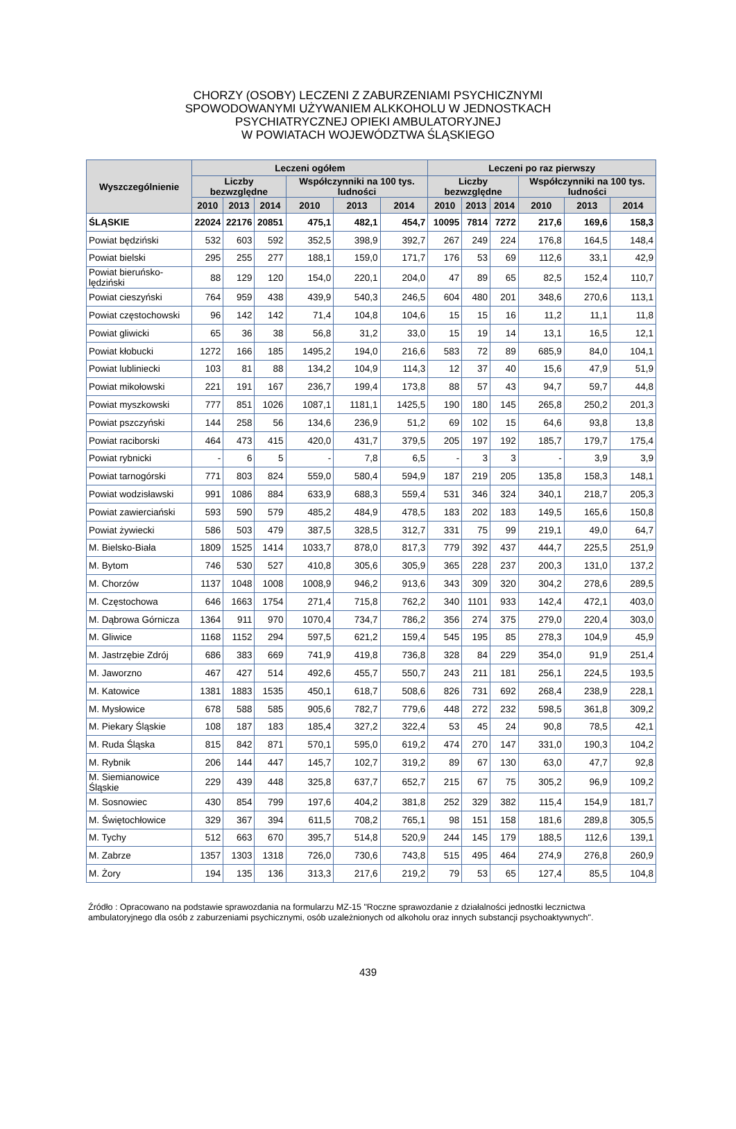CHORZY (OSOBY) LECZENI Z ZABURZENIAMI PSYCHICZNYMI
SPOWODOWANYMI UŻYWANIEM ALKKOHOLU W JEDNOSTKACH
PSYCHIATRYCZNEJ OPIEKI AMBULATORYJNEJ
W POWIATACH WOJEWÓDZTWA ŚLĄSKIEGO
| Wyszczególnienie | Leczeni ogółem | | | | | | Leczeni po raz pierwszy | | | | | |
| --- | --- | --- | --- | --- | --- | --- | --- | --- | --- | --- | --- | --- |
| | Liczby bezwzględne | | | Współczynniki na 100 tys. ludności | | | Liczby bezwzględne | | | Współczynniki na 100 tys. ludności | | |
| | 2010 | 2013 | 2014 | 2010 | 2013 | 2014 | 2010 | 2013 | 2014 | 2010 | 2013 | 2014 |
| ŚLĄSKIE | 22024 | 22176 | 20851 | 475,1 | 482,1 | 454,7 | 10095 | 7814 | 7272 | 217,6 | 169,6 | 158,3 |
| Powiat będziński | 532 | 603 | 592 | 352,5 | 398,9 | 392,7 | 267 | 249 | 224 | 176,8 | 164,5 | 148,4 |
| Powiat bielski | 295 | 255 | 277 | 188,1 | 159,0 | 171,7 | 176 | 53 | 69 | 112,6 | 33,1 | 42,9 |
| Powiat bieruńsko-lędziński | 88 | 129 | 120 | 154,0 | 220,1 | 204,0 | 47 | 89 | 65 | 82,5 | 152,4 | 110,7 |
| Powiat cieszyński | 764 | 959 | 438 | 439,9 | 540,3 | 246,5 | 604 | 480 | 201 | 348,6 | 270,6 | 113,1 |
| Powiat częstochowski | 96 | 142 | 142 | 71,4 | 104,8 | 104,6 | 15 | 15 | 16 | 11,2 | 11,1 | 11,8 |
| Powiat gliwicki | 65 | 36 | 38 | 56,8 | 31,2 | 33,0 | 15 | 19 | 14 | 13,1 | 16,5 | 12,1 |
| Powiat kłobucki | 1272 | 166 | 185 | 1495,2 | 194,0 | 216,6 | 583 | 72 | 89 | 685,9 | 84,0 | 104,1 |
| Powiat lubliniecki | 103 | 81 | 88 | 134,2 | 104,9 | 114,3 | 12 | 37 | 40 | 15,6 | 47,9 | 51,9 |
| Powiat mikołowski | 221 | 191 | 167 | 236,7 | 199,4 | 173,8 | 88 | 57 | 43 | 94,7 | 59,7 | 44,8 |
| Powiat myszkowski | 777 | 851 | 1026 | 1087,1 | 1181,1 | 1425,5 | 190 | 180 | 145 | 265,8 | 250,2 | 201,3 |
| Powiat pszczyński | 144 | 258 | 56 | 134,6 | 236,9 | 51,2 | 69 | 102 | 15 | 64,6 | 93,8 | 13,8 |
| Powiat raciborski | 464 | 473 | 415 | 420,0 | 431,7 | 379,5 | 205 | 197 | 192 | 185,7 | 179,7 | 175,4 |
| Powiat rybnicki | - | 6 | 5 | - | 7,8 | 6,5 | - | 3 | 3 | - | 3,9 | 3,9 |
| Powiat tarnogórski | 771 | 803 | 824 | 559,0 | 580,4 | 594,9 | 187 | 219 | 205 | 135,8 | 158,3 | 148,1 |
| Powiat wodzisławski | 991 | 1086 | 884 | 633,9 | 688,3 | 559,4 | 531 | 346 | 324 | 340,1 | 218,7 | 205,3 |
| Powiat zawierciański | 593 | 590 | 579 | 485,2 | 484,9 | 478,5 | 183 | 202 | 183 | 149,5 | 165,6 | 150,8 |
| Powiat żywiecki | 586 | 503 | 479 | 387,5 | 328,5 | 312,7 | 331 | 75 | 99 | 219,1 | 49,0 | 64,7 |
| M. Bielsko-Biała | 1809 | 1525 | 1414 | 1033,7 | 878,0 | 817,3 | 779 | 392 | 437 | 444,7 | 225,5 | 251,9 |
| M. Bytom | 746 | 530 | 527 | 410,8 | 305,6 | 305,9 | 365 | 228 | 237 | 200,3 | 131,0 | 137,2 |
| M. Chorzów | 1137 | 1048 | 1008 | 1008,9 | 946,2 | 913,6 | 343 | 309 | 320 | 304,2 | 278,6 | 289,5 |
| M. Częstochowa | 646 | 1663 | 1754 | 271,4 | 715,8 | 762,2 | 340 | 1101 | 933 | 142,4 | 472,1 | 403,0 |
| M. Dąbrowa Górnicza | 1364 | 911 | 970 | 1070,4 | 734,7 | 786,2 | 356 | 274 | 375 | 279,0 | 220,4 | 303,0 |
| M. Gliwice | 1168 | 1152 | 294 | 597,5 | 621,2 | 159,4 | 545 | 195 | 85 | 278,3 | 104,9 | 45,9 |
| M. Jastrzębie Zdrój | 686 | 383 | 669 | 741,9 | 419,8 | 736,8 | 328 | 84 | 229 | 354,0 | 91,9 | 251,4 |
| M. Jaworzno | 467 | 427 | 514 | 492,6 | 455,7 | 550,7 | 243 | 211 | 181 | 256,1 | 224,5 | 193,5 |
| M. Katowice | 1381 | 1883 | 1535 | 450,1 | 618,7 | 508,6 | 826 | 731 | 692 | 268,4 | 238,9 | 228,1 |
| M. Mysłowice | 678 | 588 | 585 | 905,6 | 782,7 | 779,6 | 448 | 272 | 232 | 598,5 | 361,8 | 309,2 |
| M. Piekary Śląskie | 108 | 187 | 183 | 185,4 | 327,2 | 322,4 | 53 | 45 | 24 | 90,8 | 78,5 | 42,1 |
| M. Ruda Śląska | 815 | 842 | 871 | 570,1 | 595,0 | 619,2 | 474 | 270 | 147 | 331,0 | 190,3 | 104,2 |
| M. Rybnik | 206 | 144 | 447 | 145,7 | 102,7 | 319,2 | 89 | 67 | 130 | 63,0 | 47,7 | 92,8 |
| M. Siemianowice Śląskie | 229 | 439 | 448 | 325,8 | 637,7 | 652,7 | 215 | 67 | 75 | 305,2 | 96,9 | 109,2 |
| M. Sosnowiec | 430 | 854 | 799 | 197,6 | 404,2 | 381,8 | 252 | 329 | 382 | 115,4 | 154,9 | 181,7 |
| M. Świętochłowice | 329 | 367 | 394 | 611,5 | 708,2 | 765,1 | 98 | 151 | 158 | 181,6 | 289,8 | 305,5 |
| M. Tychy | 512 | 663 | 670 | 395,7 | 514,8 | 520,9 | 244 | 145 | 179 | 188,5 | 112,6 | 139,1 |
| M. Zabrze | 1357 | 1303 | 1318 | 726,0 | 730,6 | 743,8 | 515 | 495 | 464 | 274,9 | 276,8 | 260,9 |
| M. Żory | 194 | 135 | 136 | 313,3 | 217,6 | 219,2 | 79 | 53 | 65 | 127,4 | 85,5 | 104,8 |
Źródło : Opracowano na podstawie sprawozdania na formularzu MZ-15 "Roczne sprawozdanie z działalności jednostki lecznictwa ambulatoryjnego dla osób z zaburzeniami psychicznymi, osób uzależnionych od alkoholu oraz innych substancji psychoaktywnych".
439